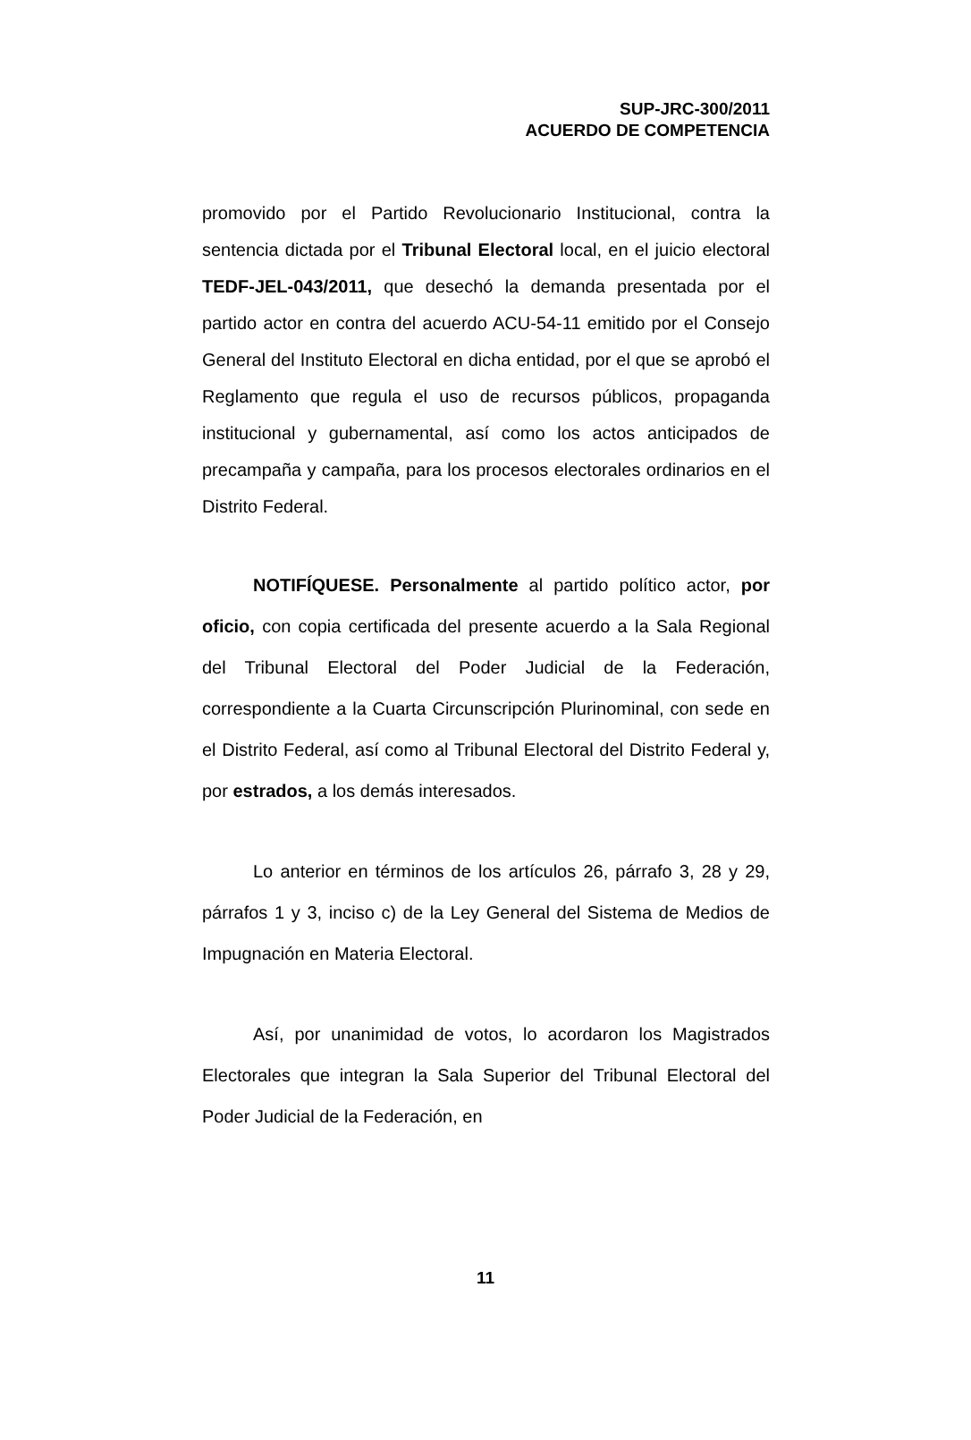SUP-JRC-300/2011
ACUERDO DE COMPETENCIA
promovido por el Partido Revolucionario Institucional, contra la sentencia dictada por el Tribunal Electoral local, en el juicio electoral TEDF-JEL-043/2011, que desechó la demanda presentada por el partido actor en contra del acuerdo ACU-54-11 emitido por el Consejo General del Instituto Electoral en dicha entidad, por el que se aprobó el Reglamento que regula el uso de recursos públicos, propaganda institucional y gubernamental, así como los actos anticipados de precampaña y campaña, para los procesos electorales ordinarios en el Distrito Federal.
NOTIFÍQUESE. Personalmente al partido político actor, por oficio, con copia certificada del presente acuerdo a la Sala Regional del Tribunal Electoral del Poder Judicial de la Federación, correspondiente a la Cuarta Circunscripción Plurinominal, con sede en el Distrito Federal, así como al Tribunal Electoral del Distrito Federal y, por estrados, a los demás interesados.
Lo anterior en términos de los artículos 26, párrafo 3, 28 y 29, párrafos 1 y 3, inciso c) de la Ley General del Sistema de Medios de Impugnación en Materia Electoral.
Así, por unanimidad de votos, lo acordaron los Magistrados Electorales que integran la Sala Superior del Tribunal Electoral del Poder Judicial de la Federación, en
11